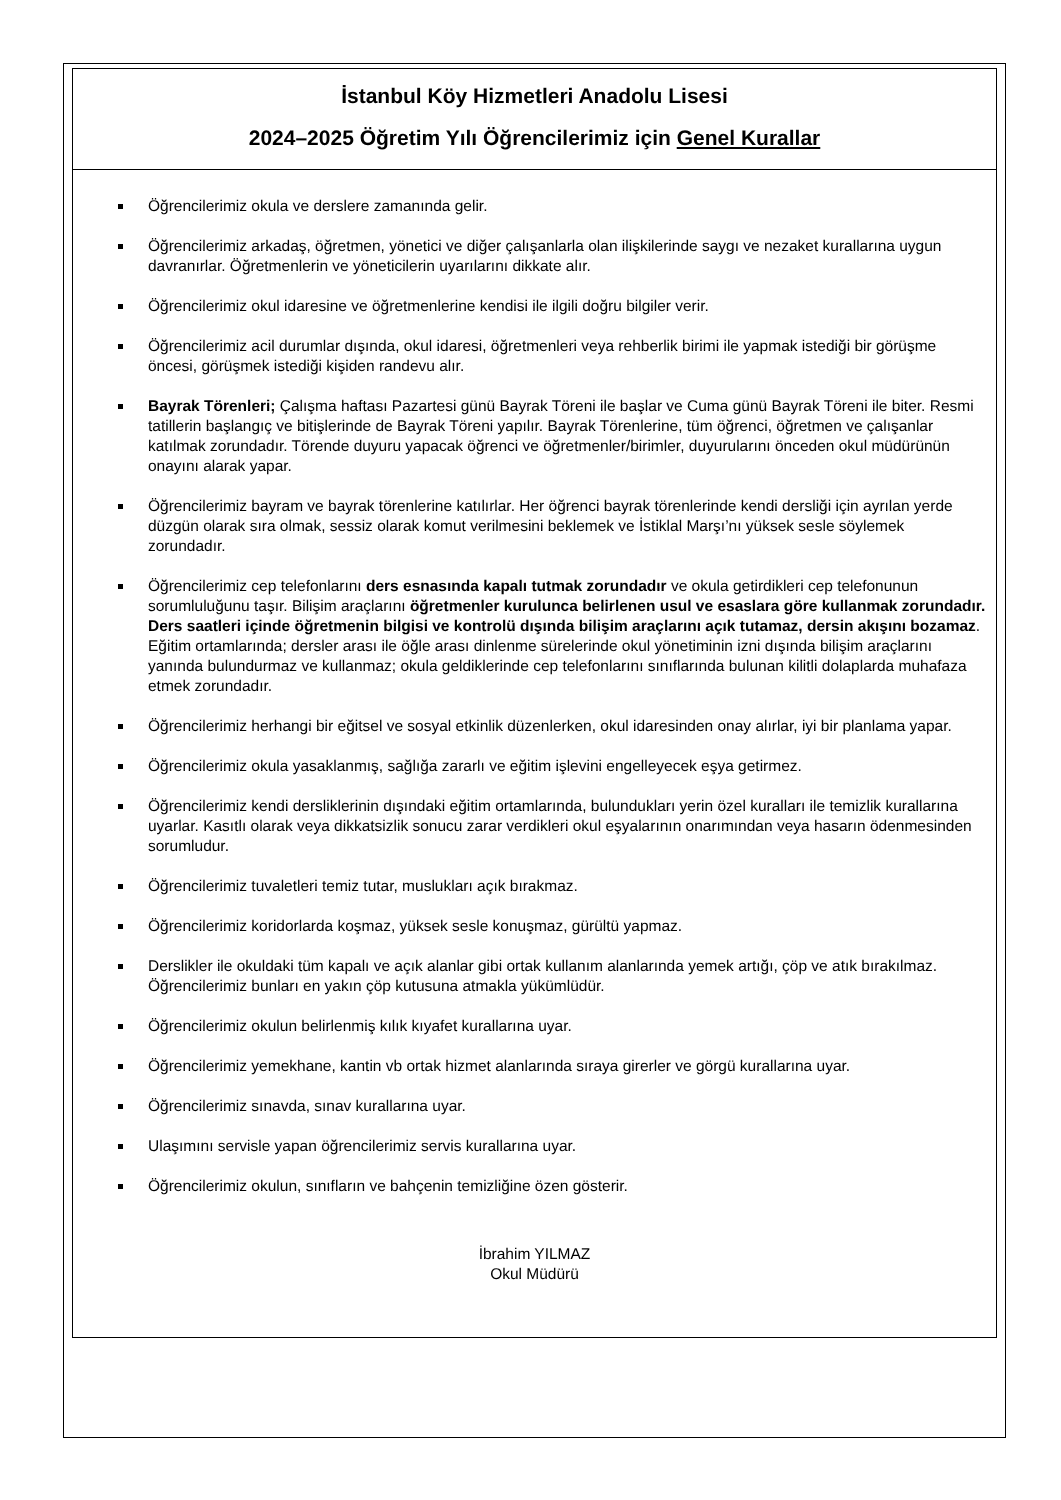İstanbul Köy Hizmetleri Anadolu Lisesi
2024–2025 Öğretim Yılı Öğrencilerimiz için Genel Kurallar
Öğrencilerimiz okula ve derslere zamanında gelir.
Öğrencilerimiz arkadaş, öğretmen, yönetici ve diğer çalışanlarla olan ilişkilerinde saygı ve nezaket kurallarına uygun davranırlar. Öğretmenlerin ve yöneticilerin uyarılarını dikkate alır.
Öğrencilerimiz okul idaresine ve öğretmenlerine kendisi ile ilgili doğru bilgiler verir.
Öğrencilerimiz acil durumlar dışında, okul idaresi, öğretmenleri veya rehberlik birimi ile yapmak istediği bir görüşme öncesi, görüşmek istediği kişiden randevu alır.
Bayrak Törenleri; Çalışma haftası Pazartesi günü Bayrak Töreni ile başlar ve Cuma günü Bayrak Töreni ile biter. Resmi tatillerin başlangıç ve bitişlerinde de Bayrak Töreni yapılır. Bayrak Törenlerine, tüm öğrenci, öğretmen ve çalışanlar katılmak zorundadır. Törende duyuru yapacak öğrenci ve öğretmenler/birimler, duyurularını önceden okul müdürünün onayını alarak yapar.
Öğrencilerimiz bayram ve bayrak törenlerine katılırlar. Her öğrenci bayrak törenlerinde kendi dersliği için ayrılan yerde düzgün olarak sıra olmak, sessiz olarak komut verilmesini beklemek ve İstiklal Marşı’nı yüksek sesle söylemek zorundadır.
Öğrencilerimiz cep telefonlarını ders esnasında kapalı tutmak zorundadır ve okula getirdikleri cep telefonunun sorumluluğunu taşır. Bilişim araçlarını öğretmenler kurulunca belirlenen usul ve esaslara göre kullanmak zorundadır. Ders saatleri içinde öğretmenin bilgisi ve kontrolü dışında bilişim araçlarını açık tutamaz, dersin akışını bozamaz. Eğitim ortamlarında; dersler arası ile öğle arası dinlenme sürelerinde okul yönetiminin izni dışında bilişim araçlarını yanında bulundurmaz ve kullanmaz; okula geldiklerinde cep telefonlarını sınıflarında bulunan kilitli dolaplarda muhafaza etmek zorundadır.
Öğrencilerimiz herhangi bir eğitsel ve sosyal etkinlik düzenlerken, okul idaresinden onay alırlar, iyi bir planlama yapar.
Öğrencilerimiz okula yasaklanmış, sağlığa zararlı ve eğitim işlevini engelleyecek eşya getirmez.
Öğrencilerimiz kendi dersliklerinin dışındaki eğitim ortamlarında, bulundukları yerin özel kuralları ile temizlik kurallarına uyarlar. Kasıtlı olarak veya dikkatsizlik sonucu zarar verdikleri okul eşyalarının onarımından veya hasarın ödenmesinden sorumludur.
Öğrencilerimiz tuvaletleri temiz tutar, muslukları açık bırakmaz.
Öğrencilerimiz koridorlarda koşmaz, yüksek sesle konuşmaz, gürültü yapmaz.
Derslikler ile okuldaki tüm kapalı ve açık alanlar gibi ortak kullanım alanlarında yemek artığı, çöp ve atık bırakılmaz. Öğrencilerimiz bunları en yakın çöp kutusuna atmakla yükümlüdür.
Öğrencilerimiz okulun belirlenmiş kılık kıyafet kurallarına uyar.
Öğrencilerimiz yemekhane, kantin vb ortak hizmet alanlarında sıraya girerler ve görgü kurallarına uyar.
Öğrencilerimiz sınavda, sınav kurallarına uyar.
Ulaşımını servisle yapan öğrencilerimiz servis kurallarına uyar.
Öğrencilerimiz okulun, sınıfların ve bahçenin temizliğine özen gösterir.
İbrahim YILMAZ
Okul Müdürü